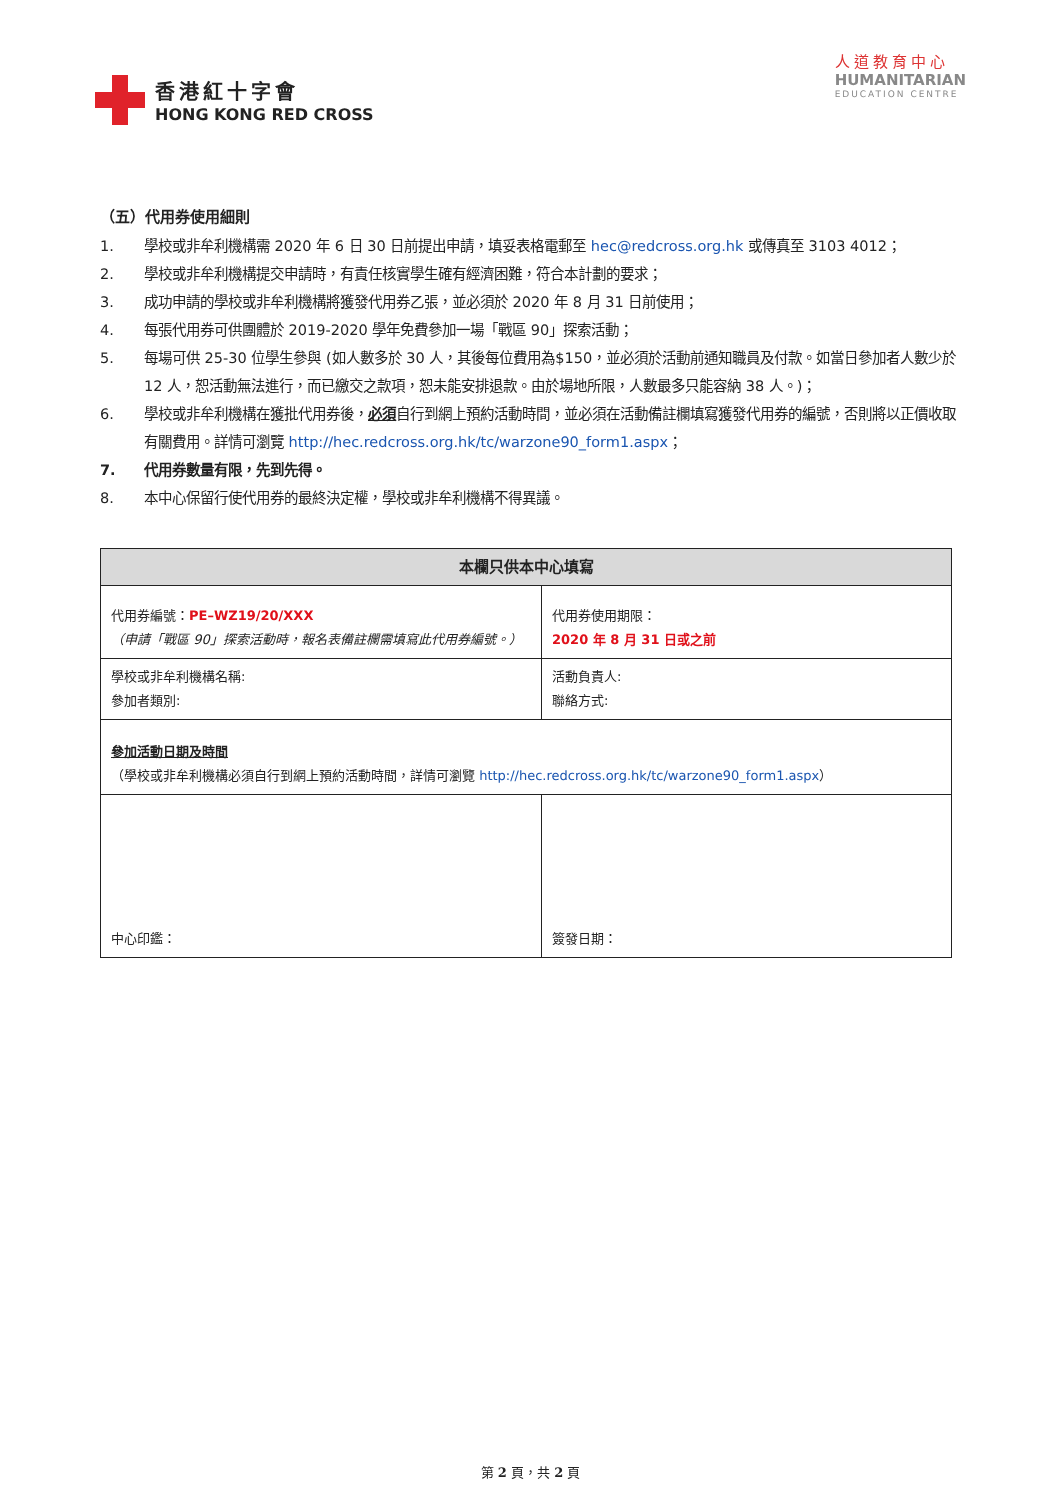香港紅十字會
HONG KONG RED CROSS
人道教育中心
HUMANITARIAN
EDUCATION CENTRE
（五）代用券使用細則
1. 學校或非牟利機構需 2020 年 6 日 30 日前提出申請，填妥表格電郵至 hec@redcross.org.hk 或傳真至 3103 4012；
2. 學校或非牟利機構提交申請時，有責任核實學生確有經濟困難，符合本計劃的要求；
3. 成功申請的學校或非牟利機構將獲發代用券乙張，並必須於 2020 年 8 月 31 日前使用；
4. 每張代用券可供團體於 2019-2020 學年免費參加一場「戰區 90」探索活動；
5. 每場可供 25-30 位學生參與 (如人數多於 30 人，其後每位費用為$150，並必須於活動前通知職員及付款。如當日參加者人數少於 12 人，恕活動無法進行，而已繳交之款項，恕未能安排退款。由於場地所限，人數最多只能容納 38 人。)；
6. 學校或非牟利機構在獲批代用券後，必須自行到網上預約活動時間，並必須在活動備註欄填寫獲發代用券的編號，否則將以正價收取有關費用。詳情可瀏覽 http://hec.redcross.org.hk/tc/warzone90_form1.aspx；
7. 代用券數量有限，先到先得。
8. 本中心保留行使代用券的最終決定權，學校或非牟利機構不得異議。
| 本欄只供本中心填寫 | |
| --- | --- |
| 代用券編號： PE–WZ19/20/XXX （申請「戰區 90」探索活動時，報名表備註欄需填寫此代用券編號。） | 代用券使用期限： 2020 年 8 月 31 日或之前 |
| 學校或非牟利機構名稱: 參加者類別: | 活動負責人: 聯絡方式: |
| 參加活動日期及時間 （學校或非牟利機構必須自行到網上預約活動時間，詳情可瀏覽 http://hec.redcross.org.hk/tc/warzone90_form1.aspx ） | |
| 中心印鑑： | 簽發日期： |
第 2 頁，共 2 頁